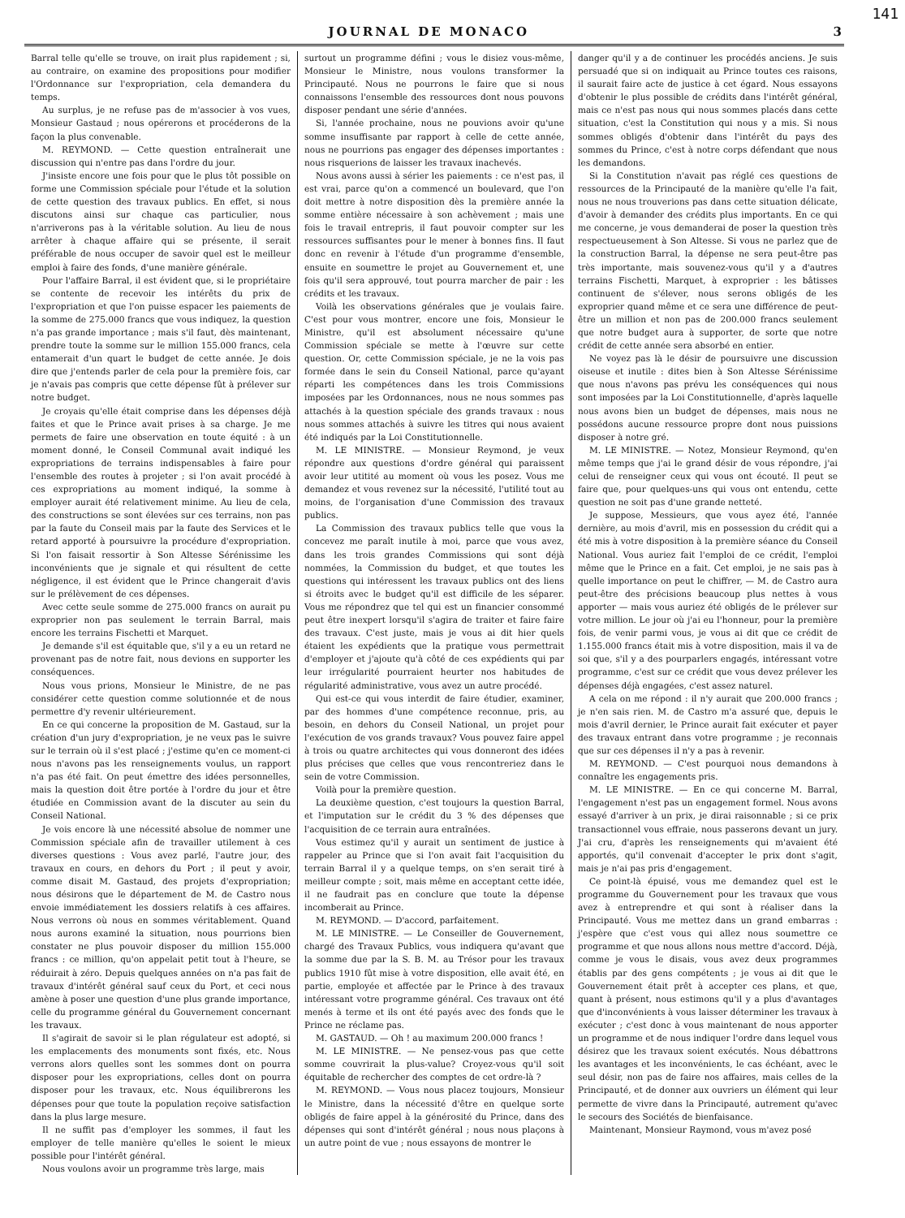141
JOURNAL DE MONACO 3
Barral telle qu'elle se trouve, on irait plus rapidement ; si, au contraire, on examine des propositions pour modifier l'Ordonnance sur l'expropriation, cela demandera du temps.
Au surplus, je ne refuse pas de m'associer à vos vues, Monsieur Gastaud ; nous opérerons et procéderons de la façon la plus convenable.
M. REYMOND. — Cette question entraînerait une discussion qui n'entre pas dans l'ordre du jour.
J'insiste encore une fois pour que le plus tôt possible on forme une Commission spéciale pour l'étude et la solution de cette question des travaux publics. En effet, si nous discutons ainsi sur chaque cas particulier, nous n'arriverons pas à la véritable solution. Au lieu de nous arrêter à chaque affaire qui se présente, il serait préférable de nous occuper de savoir quel est le meilleur emploi à faire des fonds, d'une manière générale.
Pour l'affaire Barral, il est évident que, si le propriétaire se contente de recevoir les intérêts du prix de l'expropriation et que l'on puisse espacer les paiements de la somme de 275.000 francs que vous indiquez, la question n'a pas grande importance ; mais s'il faut, dès maintenant, prendre toute la somme sur le million 155.000 francs, cela entamerait d'un quart le budget de cette année. Je dois dire que j'entends parler de cela pour la première fois, car je n'avais pas compris que cette dépense fût à prélever sur notre budget.
Je croyais qu'elle était comprise dans les dépenses déjà faites et que le Prince avait prises à sa charge. Je me permets de faire une observation en toute équité : à un moment donné, le Conseil Communal avait indiqué les expropriations de terrains indispensables à faire pour l'ensemble des routes à projeter ; si l'on avait procédé à ces expropriations au moment indiqué, la somme à employer aurait été relativement minime. Au lieu de cela, des constructions se sont élevées sur ces terrains, non pas par la faute du Conseil mais par la faute des Services et le retard apporté à poursuivre la procédure d'expropriation. Si l'on faisait ressortir à Son Altesse Sérénissime les inconvénients que je signale et qui résultent de cette négligence, il est évident que le Prince changerait d'avis sur le prélèvement de ces dépenses.
Avec cette seule somme de 275.000 francs on aurait pu exproprier non pas seulement le terrain Barral, mais encore les terrains Fischetti et Marquet.
Je demande s'il est équitable que, s'il y a eu un retard ne provenant pas de notre fait, nous devions en supporter les conséquences.
Nous vous prions, Monsieur le Ministre, de ne pas considérer cette question comme solutionnée et de nous permettre d'y revenir ultérieurement.
En ce qui concerne la proposition de M. Gastaud, sur la création d'un jury d'expropriation, je ne veux pas le suivre sur le terrain où il s'est placé ; j'estime qu'en ce moment-ci nous n'avons pas les renseignements voulus, un rapport n'a pas été fait. On peut émettre des idées personnelles, mais la question doit être portée à l'ordre du jour et être étudiée en Commission avant de la discuter au sein du Conseil National.
Je vois encore là une nécessité absolue de nommer une Commission spéciale afin de travailler utilement à ces diverses questions : Vous avez parlé, l'autre jour, des travaux en cours, en dehors du Port ; il peut y avoir, comme disait M. Gastaud, des projets d'expropriation; nous désirons que le département de M. de Castro nous envoie immédiatement les dossiers relatifs à ces affaires. Nous verrons où nous en sommes véritablement. Quand nous aurons examiné la situation, nous pourrions bien constater ne plus pouvoir disposer du million 155.000 francs : ce million, qu'on appelait petit tout à l'heure, se réduirait à zéro. Depuis quelques années on n'a pas fait de travaux d'intérêt général sauf ceux du Port, et ceci nous amène à poser une question d'une plus grande importance, celle du programme général du Gouvernement concernant les travaux.
Il s'agirait de savoir si le plan régulateur est adopté, si les emplacements des monuments sont fixés, etc. Nous verrons alors quelles sont les sommes dont on pourra disposer pour les expropriations, celles dont on pourra disposer pour les travaux, etc. Nous équilibrerons les dépenses pour que toute la population reçoive satisfaction dans la plus large mesure.
Il ne suffit pas d'employer les sommes, il faut les employer de telle manière qu'elles le soient le mieux possible pour l'intérêt général.
Nous voulons avoir un programme très large, mais
surtout un programme défini ; vous le disiez vous-même, Monsieur le Ministre, nous voulons transformer la Principauté. Nous ne pourrons le faire que si nous connaissons l'ensemble des ressources dont nous pouvons disposer pendant une série d'années.
Si, l'année prochaine, nous ne pouvions avoir qu'une somme insuffisante par rapport à celle de cette année, nous ne pourrions pas engager des dépenses importantes : nous risquerions de laisser les travaux inachevés.
Nous avons aussi à sérier les paiements : ce n'est pas, il est vrai, parce qu'on a commencé un boulevard, que l'on doit mettre à notre disposition dès la première année la somme entière nécessaire à son achèvement ; mais une fois le travail entrepris, il faut pouvoir compter sur les ressources suffisantes pour le mener à bonnes fins. Il faut donc en revenir à l'étude d'un programme d'ensemble, ensuite en soumettre le projet au Gouvernement et, une fois qu'il sera approuvé, tout pourra marcher de pair : les crédits et les travaux.
Voilà les observations générales que je voulais faire. C'est pour vous montrer, encore une fois, Monsieur le Ministre, qu'il est absolument nécessaire qu'une Commission spéciale se mette à l'œuvre sur cette question. Or, cette Commission spéciale, je ne la vois pas formée dans le sein du Conseil National, parce qu'ayant réparti les compétences dans les trois Commissions imposées par les Ordonnances, nous ne nous sommes pas attachés à la question spéciale des grands travaux : nous nous sommes attachés à suivre les titres qui nous avaient été indiqués par la Loi Constitutionnelle.
M. LE MINISTRE. — Monsieur Reymond, je veux répondre aux questions d'ordre général qui paraissent avoir leur utitité au moment où vous les posez. Vous me demandez et vous revenez sur la nécessité, l'utilité tout au moins, de l'organisation d'une Commission des travaux publics.
La Commission des travaux publics telle que vous la concevez me paraît inutile à moi, parce que vous avez, dans les trois grandes Commissions qui sont déjà nommées, la Commission du budget, et que toutes les questions qui intéressent les travaux publics ont des liens si étroits avec le budget qu'il est difficile de les séparer. Vous me répondrez que tel qui est un financier consommé peut être inexpert lorsqu'il s'agira de traiter et faire faire des travaux. C'est juste, mais je vous ai dit hier quels étaient les expédients que la pratique vous permettrait d'employer et j'ajoute qu'à côté de ces expédients qui par leur irrégularité pourraient heurter nos habitudes de régularité administrative, vous avez un autre procédé.
Qui est-ce qui vous interdit de faire étudier, examiner, par des hommes d'une compétence reconnue, pris, au besoin, en dehors du Conseil National, un projet pour l'exécution de vos grands travaux? Vous pouvez faire appel à trois ou quatre architectes qui vous donneront des idées plus précises que celles que vous rencontreriez dans le sein de votre Commission.
Voilà pour la première question.
La deuxième question, c'est toujours la question Barral, et l'imputation sur le crédit du 3 % des dépenses que l'acquisition de ce terrain aura entraînées.
Vous estimez qu'il y aurait un sentiment de justice à rappeler au Prince que si l'on avait fait l'acquisition du terrain Barral il y a quelque temps, on s'en serait tiré à meilleur compte ; soit, mais même en acceptant cette idée, il ne faudrait pas en conclure que toute la dépense incomberait au Prince.
M. REYMOND. — D'accord, parfaitement.
M. LE MINISTRE. — Le Conseiller de Gouvernement, chargé des Travaux Publics, vous indiquera qu'avant que la somme due par la S. B. M. au Trésor pour les travaux publics 1910 fût mise à votre disposition, elle avait été, en partie, employée et affectée par le Prince à des travaux intéressant votre programme général. Ces travaux ont été menés à terme et ils ont été payés avec des fonds que le Prince ne réclame pas.
M. GASTAUD. — Oh ! au maximum 200.000 francs !
M. LE MINISTRE. — Ne pensez-vous pas que cette somme couvrirait la plus-value? Croyez-vous qu'il soit équitable de rechercher des comptes de cet ordre-là ?
M. REYMOND. — Vous nous placez toujours, Monsieur le Ministre, dans la nécessité d'être en quelque sorte obligés de faire appel à la générosité du Prince, dans des dépenses qui sont d'intérêt général ; nous nous plaçons à un autre point de vue ; nous essayons de montrer le
danger qu'il y a de continuer les procédés anciens. Je suis persuadé que si on indiquait au Prince toutes ces raisons, il saurait faire acte de justice à cet égard. Nous essayons d'obtenir le plus possible de crédits dans l'intérêt général, mais ce n'est pas nous qui nous sommes placés dans cette situation, c'est la Constitution qui nous y a mis. Si nous sommes obligés d'obtenir dans l'intérêt du pays des sommes du Prince, c'est à notre corps défendant que nous les demandons.
Si la Constitution n'avait pas réglé ces questions de ressources de la Principauté de la manière qu'elle l'a fait, nous ne nous trouverions pas dans cette situation délicate, d'avoir à demander des crédits plus importants. En ce qui me concerne, je vous demanderai de poser la question très respectueusement à Son Altesse. Si vous ne parlez que de la construction Barral, la dépense ne sera peut-être pas très importante, mais souvenez-vous qu'il y a d'autres terrains Fischetti, Marquet, à exproprier : les bâtisses continuent de s'élever, nous serons obligés de les exproprier quand même et ce sera une différence de peut-être un million et non pas de 200.000 francs seulement que notre budget aura à supporter, de sorte que notre crédit de cette année sera absorbé en entier.
Ne voyez pas là le désir de poursuivre une discussion oiseuse et inutile : dites bien à Son Altesse Sérénissime que nous n'avons pas prévu les conséquences qui nous sont imposées par la Loi Constitutionnelle, d'après laquelle nous avons bien un budget de dépenses, mais nous ne possédons aucune ressource propre dont nous puissions disposer à notre gré.
M. LE MINISTRE. — Notez, Monsieur Reymond, qu'en même temps que j'ai le grand désir de vous répondre, j'ai celui de renseigner ceux qui vous ont écouté. Il peut se faire que, pour quelques-uns qui vous ont entendu, cette question ne soit pas d'une grande netteté.
Je suppose, Messieurs, que vous ayez été, l'année dernière, au mois d'avril, mis en possession du crédit qui a été mis à votre disposition à la première séance du Conseil National. Vous auriez fait l'emploi de ce crédit, l'emploi même que le Prince en a fait. Cet emploi, je ne sais pas à quelle importance on peut le chiffrer, — M. de Castro aura peut-être des précisions beaucoup plus nettes à vous apporter — mais vous auriez été obligés de le prélever sur votre million. Le jour où j'ai eu l'honneur, pour la première fois, de venir parmi vous, je vous ai dit que ce crédit de 1.155.000 francs était mis à votre disposition, mais il va de soi que, s'il y a des pourparlers engagés, intéressant votre programme, c'est sur ce crédit que vous devez prélever les dépenses déjà engagées, c'est assez naturel.
A cela on me répond : il n'y aurait que 200.000 francs ; je n'en sais rien. M. de Castro m'a assuré que, depuis le mois d'avril dernier, le Prince aurait fait exécuter et payer des travaux entrant dans votre programme ; je reconnais que sur ces dépenses il n'y a pas à revenir.
M. REYMOND. — C'est pourquoi nous demandons à connaître les engagements pris.
M. LE MINISTRE. — En ce qui concerne M. Barral, l'engagement n'est pas un engagement formel. Nous avons essayé d'arriver à un prix, je dirai raisonnable ; si ce prix transactionnel vous effraie, nous passerons devant un jury. J'ai cru, d'après les renseignements qui m'avaient été apportés, qu'il convenait d'accepter le prix dont s'agit, mais je n'ai pas pris d'engagement.
Ce point-là épuisé, vous me demandez quel est le programme du Gouvernement pour les travaux que vous avez à entreprendre et qui sont à réaliser dans la Principauté. Vous me mettez dans un grand embarras : j'espère que c'est vous qui allez nous soumettre ce programme et que nous allons nous mettre d'accord. Déjà, comme je vous le disais, vous avez deux programmes établis par des gens compétents ; je vous ai dit que le Gouvernement était prêt à accepter ces plans, et que, quant à présent, nous estimons qu'il y a plus d'avantages que d'inconvénients à vous laisser déterminer les travaux à exécuter ; c'est donc à vous maintenant de nous apporter un programme et de nous indiquer l'ordre dans lequel vous désirez que les travaux soient exécutés. Nous débattrons les avantages et les inconvénients, le cas échéant, avec le seul désir, non pas de faire nos affaires, mais celles de la Principauté, et de donner aux ouvriers un élément qui leur permette de vivre dans la Principauté, autrement qu'avec le secours des Sociétés de bienfaisance.
Maintenant, Monsieur Raymond, vous m'avez posé